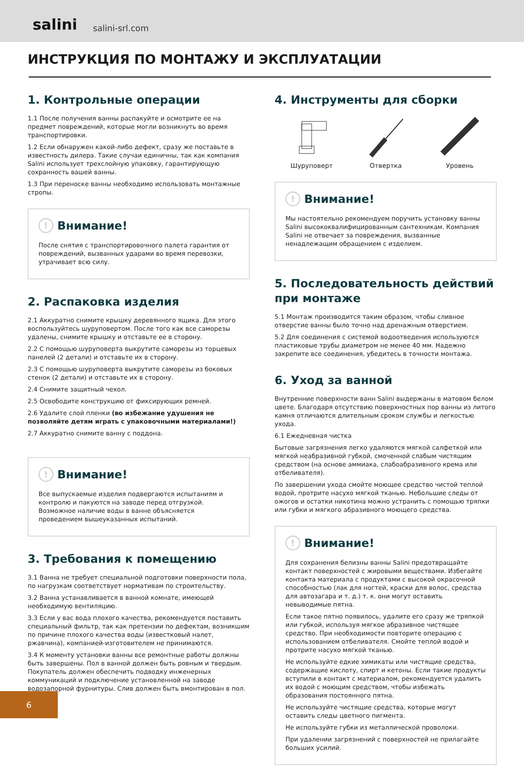salini salini-srl.com
ИНСТРУКЦИЯ ПО МОНТАЖУ И ЭКСПЛУАТАЦИИ
1. Контрольные операции
1.1 После получения ванны распакуйте и осмотрите ее на предмет повреждений, которые могли возникнуть во время транспортировки.
1.2 Если обнаружен какой-либо дефект, сразу же поставьте в известность дилера. Такие случаи единичны, так как компания Salini использует трехслойную упаковку, гарантирующую сохранность вашей ванны.
1.3 При переноске ванны необходимо использовать монтажные стропы.
! Внимание!
После снятия с транспортировочного палета гарантия от повреждений, вызванных ударами во время перевозки, утрачивает всю силу.
2. Распаковка изделия
2.1 Аккуратно снимите крышку деревянного ящика. Для этого воспользуйтесь шуруповертом. После того как все саморезы удалены, снимите крышку и отставьте ее в сторону.
2.2 С помощью шуруповерта выкрутите саморезы из торцевых панелей (2 детали) и отставьте их в сторону.
2.3 С помощью шуруповерта выкрутите саморезы из боковых стенок (2 детали) и отставьте их в сторону.
2.4 Снимите защитный чехол.
2.5 Освободите конструкцию от фиксирующих ремней.
2.6 Удалите слой пленки (во избежание удушения не позволяйте детям играть с упаковочными материалами!)
2.7 Аккуратно снимите ванну с поддона.
! Внимание!
Все выпускаемые изделия подвергаются испытаниям и контролю и пакуются на заводе перед отгрузкой. Возможное наличие воды в ванне объясняется проведением вышеуказанных испытаний.
3. Требования к помещению
3.1 Ванна не требует специальной подготовки поверхности пола, по нагрузкам соответствует нормативам по строительству.
3.2 Ванна устанавливается в ванной комнате, имеющей необходимую вентиляцию.
3.3 Если у вас вода плохого качества, рекомендуется поставить специальный фильтр, так как претензии по дефектам, возникшим по причине плохого качества воды (известковый налет, ржавчина), компанией-изготовителем не принимаются.
3.4 К моменту установки ванны все ремонтные работы должны быть завершены. Пол в ванной должен быть ровным и твердым. Покупатель должен обеспечить подводку инженерных коммуникаций и подключение установленной на заводе водозапорной фурнитуры. Слив должен быть вмонтирован в пол.
4. Инструменты для сборки
Шуруповерт Отвертка Уровень
! Внимание!
Мы настоятельно рекомендуем поручить установку ванны Salini высококвалифицированным сантехникам. Компания Salini не отвечает за повреждения, вызванные ненадлежащим обращением с изделием.
5. Последовательность действий при монтаже
5.1 Монтаж производится таким образом, чтобы сливное отверстие ванны было точно над дренажным отверстием.
5.2 Для соединения с системой водоотведения используются пластиковые трубы диаметром не менее 40 мм. Надежно закрепите все соединения, убедитесь в точности монтажа.
6. Уход за ванной
Внутренние поверхности ванн Salini выдержаны в матовом белом цвете. Благодаря отсутствию поверхностных пор ванны из литого камня отличаются длительным сроком службы и легкостью ухода.
6.1 Ежедневная чистка
Бытовые загрязнения легко удаляются мягкой салфеткой или мягкой неабразивной губкой, смоченной слабым чистящим средством (на основе аммиака, слабоабразивного крема или отбеливателя).
По завершении ухода смойте моющее средство чистой теплой водой, протрите насухо мягкой тканью. Небольшие следы от ожогов и остатки никотина можно устранить с помощью тряпки или губки и мягкого абразивного моющего средства.
! Внимание!
Для сохранения белизны ванны Salini предотвращайте контакт поверхностей с жировыми веществами. Избегайте контакта материала с продуктами с высокой окрасочной способностью (лак для ногтей, краски для волос, средства для автозагара и т. д.) т. к. они могут оставить невыводимые пятна.
Если такое пятно появилось, удалите его сразу же тряпкой или губкой, используя мягкое абразивное чистящее средство. При необходимости повторите операцию с использованием отбеливателя. Смойте теплой водой и протрите насухо мягкой тканью.
Не используйте едкие химикаты или чистящие средства, содержащие кислоту, спирт и кетоны. Если такие продукты вступили в контакт с материалом, рекомендуется удалить их водой с моющим средством, чтобы избежать образования постоянного пятна.
Не используйте чистящие средства, которые могут оставить следы цветного пигмента.
Не используйте губки из металлической проволоки.
При удалении загрязнений с поверхностей не прилагайте больших усилий.
6